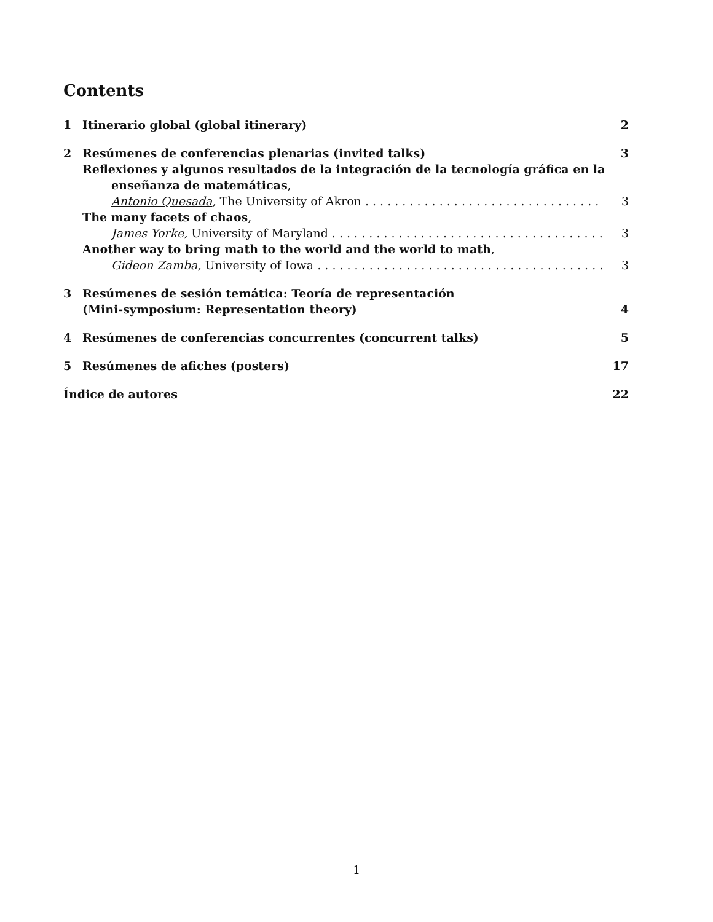Contents
1 Itinerario global (global itinerary) 2
2 Resúmenes de conferencias plenarias (invited talks) 3
Reflexiones y algunos resultados de la integración de la tecnología gráfica en la enseñanza de matemáticas,
Antonio Quesada, The University of Akron 3
The many facets of chaos,
James Yorke, University of Maryland 3
Another way to bring math to the world and the world to math,
Gideon Zamba, University of Iowa 3
3 Resúmenes de sesión temática: Teoría de representación
(Mini-symposium: Representation theory) 4
4 Resúmenes de conferencias concurrentes (concurrent talks) 5
5 Resúmenes de afiches (posters) 17
Índice de autores 22
1